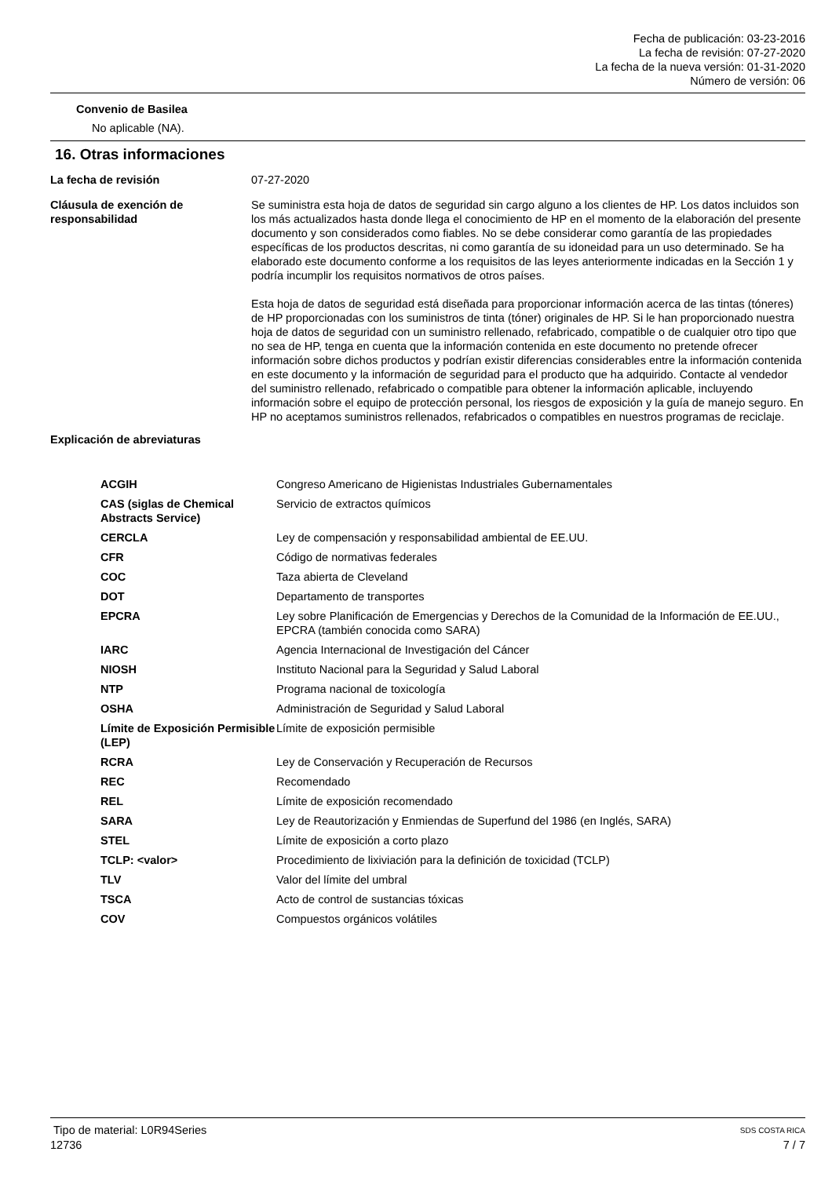Fecha de publicación: 03-23-2016
La fecha de revisión: 07-27-2020
La fecha de la nueva versión: 01-31-2020
Número de versión: 06
Convenio de Basilea
No aplicable (NA).
16. Otras informaciones
| La fecha de revisión | 07-27-2020 |
| Cláusula de exención de responsabilidad | Se suministra esta hoja de datos de seguridad sin cargo alguno a los clientes de HP. Los datos incluidos son los más actualizados hasta donde llega el conocimiento de HP en el momento de la elaboración del presente documento y son considerados como fiables. No se debe considerar como garantía de las propiedades específicas de los productos descritas, ni como garantía de su idoneidad para un uso determinado. Se ha elaborado este documento conforme a los requisitos de las leyes anteriormente indicadas en la Sección 1 y podría incumplir los requisitos normativos de otros países. Esta hoja de datos de seguridad está diseñada para proporcionar información acerca de las tintas (tóneres) de HP proporcionadas con los suministros de tinta (tóner) originales de HP. Si le han proporcionado nuestra hoja de datos de seguridad con un suministro rellenado, refabricado, compatible o de cualquier otro tipo que no sea de HP, tenga en cuenta que la información contenida en este documento no pretende ofrecer información sobre dichos productos y podrían existir diferencias considerables entre la información contenida en este documento y la información de seguridad para el producto que ha adquirido. Contacte al vendedor del suministro rellenado, refabricado o compatible para obtener la información aplicable, incluyendo información sobre el equipo de protección personal, los riesgos de exposición y la guía de manejo seguro. En HP no aceptamos suministros rellenados, refabricados o compatibles en nuestros programas de reciclaje. |
Explicación de abreviaturas
| ACGIH | Congreso Americano de Higienistas Industriales Gubernamentales |
| CAS (siglas de Chemical Abstracts Service) | Servicio de extractos químicos |
| CERCLA | Ley de compensación y responsabilidad ambiental de EE.UU. |
| CFR | Código de normativas federales |
| COC | Taza abierta de Cleveland |
| DOT | Departamento de transportes |
| EPCRA | Ley sobre Planificación de Emergencias y Derechos de la Comunidad de la Información de EE.UU., EPCRA (también conocida como SARA) |
| IARC | Agencia Internacional de Investigación del Cáncer |
| NIOSH | Instituto Nacional para la Seguridad y Salud Laboral |
| NTP | Programa nacional de toxicología |
| OSHA | Administración de Seguridad y Salud Laboral |
| Límite de Exposición Permisible (LEP) | Límite de exposición permisible |
| RCRA | Ley de Conservación y Recuperación de Recursos |
| REC | Recomendado |
| REL | Límite de exposición recomendado |
| SARA | Ley de Reautorización y Enmiendas de Superfund del 1986 (en Inglés, SARA) |
| STEL | Límite de exposición a corto plazo |
| TCLP: <valor> | Procedimiento de lixiviación para la definición de toxicidad (TCLP) |
| TLV | Valor del límite del umbral |
| TSCA | Acto de control de sustancias tóxicas |
| COV | Compuestos orgánicos volátiles |
Tipo de material: L0R94Series SDS COSTA RICA
12736 7 / 7